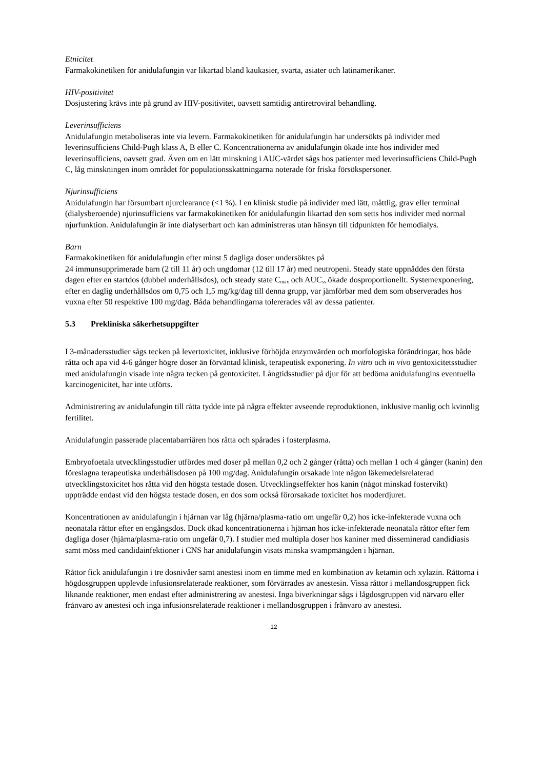Etnicitet
Farmakokinetiken för anidulafungin var likartad bland kaukasier, svarta, asiater och latinamerikaner.
HIV-positivitet
Dosjustering krävs inte på grund av HIV-positivitet, oavsett samtidig antiretroviral behandling.
Leverinsufficiens
Anidulafungin metaboliseras inte via levern. Farmakokinetiken för anidulafungin har undersökts på individer med leverinsufficiens Child-Pugh klass A, B eller C. Koncentrationerna av anidulafungin ökade inte hos individer med leverinsufficiens, oavsett grad. Även om en lätt minskning i AUC-värdet sågs hos patienter med leverinsufficiens Child-Pugh C, låg minskningen inom området för populationsskattningarna noterade för friska försökspersoner.
Njurinsufficiens
Anidulafungin har försumbart njurclearance (<1 %). I en klinisk studie på individer med lätt, måttlig, grav eller terminal (dialysberoende) njurinsufficiens var farmakokinetiken för anidulafungin likartad den som setts hos individer med normal njurfunktion. Anidulafungin är inte dialyserbart och kan administreras utan hänsyn till tidpunkten för hemodialys.
Barn
Farmakokinetiken för anidulafungin efter minst 5 dagliga doser undersöktes på
24 immunsupprimerade barn (2 till 11 år) och ungdomar (12 till 17 år) med neutropeni. Steady state uppnåddes den första dagen efter en startdos (dubbel underhållsdos), och steady state C<sub>max</sub> och AUC<sub>ss</sub> ökade dosproportionellt. Systemexponering, efter en daglig underhållsdos om 0,75 och 1,5 mg/kg/dag till denna grupp, var jämförbar med dem som observerades hos vuxna efter 50 respektive 100 mg/dag. Båda behandlingarna tolererades väl av dessa patienter.
5.3 Prekliniska säkerhetsuppgifter
I 3-månadersstudier sågs tecken på levertoxicitet, inklusive förhöjda enzymvärden och morfologiska förändringar, hos både råtta och apa vid 4-6 gånger högre doser än förväntad klinisk, terapeutisk exponering. In vitro och in vivo gentoxicitetsstudier med anidulafungin visade inte några tecken på gentoxicitet. Långtidsstudier på djur för att bedöma anidulafungins eventuella karcinogenicitet, har inte utförts.
Administrering av anidulafungin till råtta tydde inte på några effekter avseende reproduktionen, inklusive manlig och kvinnlig fertilitet.
Anidulafungin passerade placentabarriären hos råtta och spårades i fosterplasma.
Embryofoetala utvecklingsstudier utfördes med doser på mellan 0,2 och 2 gånger (råtta) och mellan 1 och 4 gånger (kanin) den föreslagna terapeutiska underhållsdosen på 100 mg/dag. Anidulafungin orsakade inte någon läkemedelsrelaterad utvecklingstoxicitet hos råtta vid den högsta testade dosen. Utvecklingseffekter hos kanin (något minskad fostervikt) uppträdde endast vid den högsta testade dosen, en dos som också förorsakade toxicitet hos moderdjuret.
Koncentrationen av anidulafungin i hjärnan var låg (hjärna/plasma-ratio om ungefär 0,2) hos icke-infekterade vuxna och neonatala råttor efter en engångsdos. Dock ökad koncentrationerna i hjärnan hos icke-infekterade neonatala råttor efter fem dagliga doser (hjärna/plasma-ratio om ungefär 0,7). I studier med multipla doser hos kaniner med disseminerad candidiasis samt möss med candidainfektioner i CNS har anidulafungin visats minska svampmängden i hjärnan.
Råttor fick anidulafungin i tre dosnivåer samt anestesi inom en timme med en kombination av ketamin och xylazin. Råttorna i högdosgruppen upplevde infusionsrelaterade reaktioner, som förvärrades av anestesin. Vissa råttor i mellandosgruppen fick liknande reaktioner, men endast efter administrering av anestesi. Inga biverkningar sågs i lågdosgruppen vid närvaro eller frånvaro av anestesi och inga infusionsrelaterade reaktioner i mellandosgruppen i frånvaro av anestesi.
12